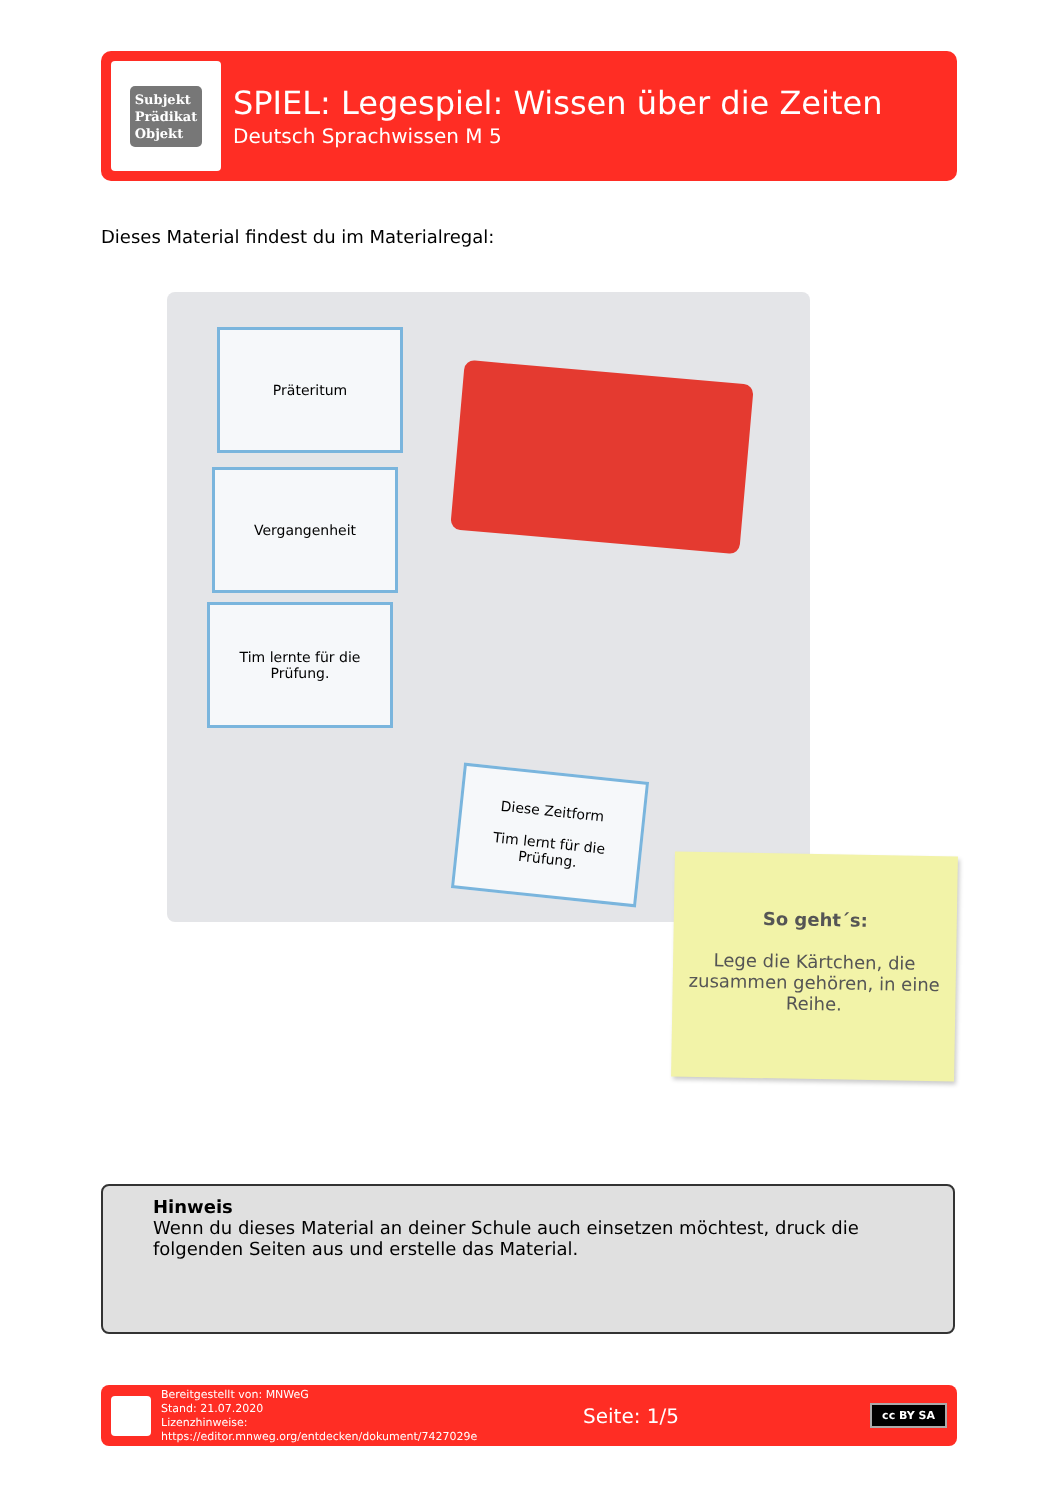Subjekt
Prädikat
Objekt
SPIEL: Legespiel: Wissen über die Zeiten
Deutsch Sprachwissen M 5
Dieses Material findest du im Materialregal:
Präteritum
Vergangenheit
Tim lernte für die
Prüfung.
Diese Zeitform
Tim lernt für die
Prüfung.
So geht´s:
Lege die Kärtchen, die zusammen gehören, in eine Reihe.
Hinweis
Wenn du dieses Material an deiner Schule auch einsetzen möchtest, druck die folgenden Seiten aus und erstelle das Material.
Bereitgestellt von: MNWeG
Stand: 21.07.2020
Lizenzhinweise: https://editor.mnweg.org/entdecken/dokument/7427029e
Seite: 1/5
cc BY SA